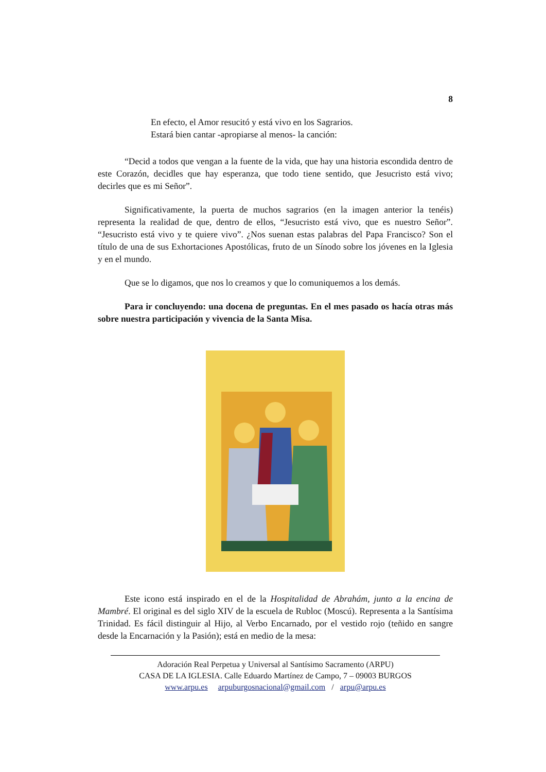8
En efecto, el Amor resucitó y está vivo en los Sagrarios.
Estará bien cantar -apropiarse al menos- la canción:
“Decid a todos que vengan a la fuente de la vida, que hay una historia escondida dentro de este Corazón, decidles que hay esperanza, que todo tiene sentido, que Jesucristo está vivo; decirles que es mi Señor”.
Significativamente, la puerta de muchos sagrarios (en la imagen anterior la tenéis) representa la realidad de que, dentro de ellos, “Jesucristo está vivo, que es nuestro Señor”. “Jesucristo está vivo y te quiere vivo”. ¿Nos suenan estas palabras del Papa Francisco? Son el título de una de sus Exhortaciones Apostólicas, fruto de un Sínodo sobre los jóvenes en la Iglesia y en el mundo.
Que se lo digamos, que nos lo creamos y que lo comuniquemos a los demás.
Para ir concluyendo: una docena de preguntas. En el mes pasado os hacía otras más sobre nuestra participación y vivencia de la Santa Misa.
Este icono está inspirado en el de la Hospitalidad de Abrahám, junto a la encina de Mambré. El original es del siglo XIV de la escuela de Rubloc (Moscú). Representa a la Santísima Trinidad. Es fácil distinguir al Hijo, al Verbo Encarnado, por el vestido rojo (teñido en sangre desde la Encarnación y la Pasión); está en medio de la mesa:
Adoración Real Perpetua y Universal al Santísimo Sacramento (ARPU)
CASA DE LA IGLESIA. Calle Eduardo Martínez de Campo, 7 – 09003 BURGOS
www.arpu.es arpuburgosnacional@gmail.com / arpu@arpu.es